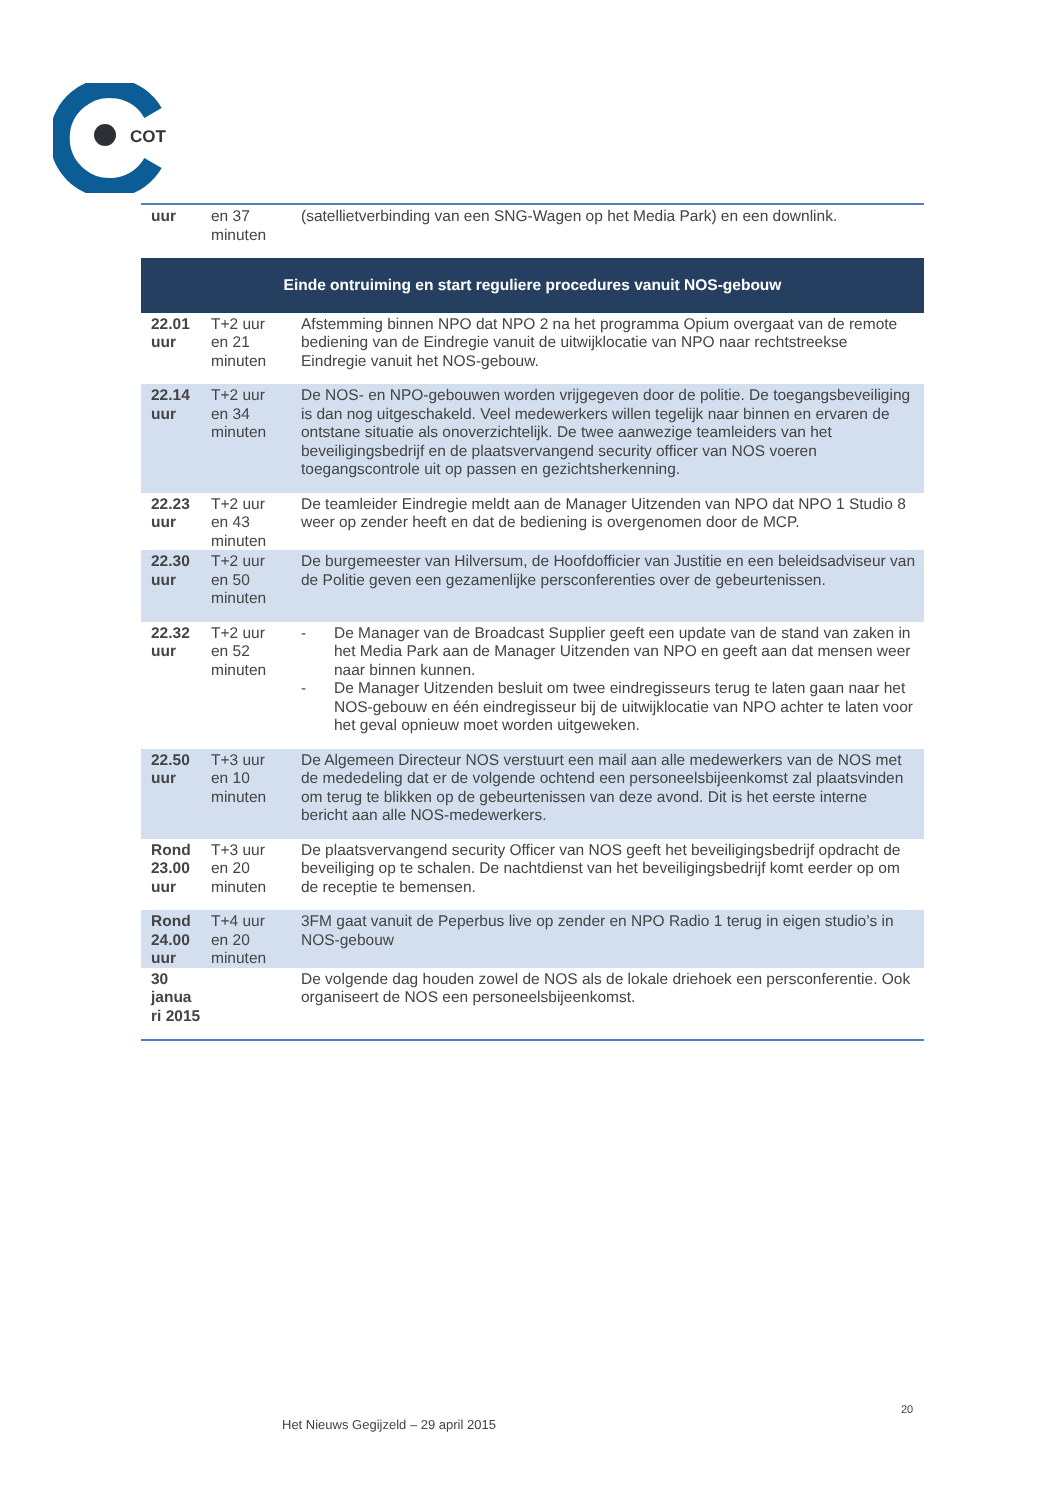COT
| uur | en 37 minuten | (satellietverbinding van een SNG-Wagen op het Media Park) en een downlink. |
| Einde ontruiming en start reguliere procedures vanuit NOS-gebouw | | |
| 22.01 uur | T+2 uur en 21 minuten | Afstemming binnen NPO dat NPO 2 na het programma Opium overgaat van de remote bediening van de Eindregie vanuit de uitwijklocatie van NPO naar rechtstreekse Eindregie vanuit het NOS-gebouw. |
| 22.14 uur | T+2 uur en 34 minuten | De NOS- en NPO-gebouwen worden vrijgegeven door de politie. De toegangsbeveiliging is dan nog uitgeschakeld. Veel medewerkers willen tegelijk naar binnen en ervaren de ontstane situatie als onoverzichtelijk. De twee aanwezige teamleiders van het beveiligingsbedrijf en de plaatsvervangend security officer van NOS voeren toegangscontrole uit op passen en gezichtsherkenning. |
| 22.23 uur | T+2 uur en 43 minuten | De teamleider Eindregie meldt aan de Manager Uitzenden van NPO dat NPO 1 Studio 8 weer op zender heeft en dat de bediening is overgenomen door de MCP. |
| 22.30 uur | T+2 uur en 50 minuten | De burgemeester van Hilversum, de Hoofdofficier van Justitie en een beleidsadviseur van de Politie geven een gezamenlijke persconferenties over de gebeurtenissen. |
| 22.32 uur | T+2 uur en 52 minuten | - De Manager van de Broadcast Supplier geeft een update van de stand van zaken in het Media Park aan de Manager Uitzenden van NPO en geeft aan dat mensen weer naar binnen kunnen. - De Manager Uitzenden besluit om twee eindregisseurs terug te laten gaan naar het NOS-gebouw en één eindregisseur bij de uitwijklocatie van NPO achter te laten voor het geval opnieuw moet worden uitgeweken. |
| 22.50 uur | T+3 uur en 10 minuten | De Algemeen Directeur NOS verstuurt een mail aan alle medewerkers van de NOS met de mededeling dat er de volgende ochtend een personeelsbijeenkomst zal plaatsvinden om terug te blikken op de gebeurtenissen van deze avond. Dit is het eerste interne bericht aan alle NOS-medewerkers. |
| Rond 23.00 uur | T+3 uur en 20 minuten | De plaatsvervangend security Officer van NOS geeft het beveiligingsbedrijf opdracht de beveiliging op te schalen. De nachtdienst van het beveiligingsbedrijf komt eerder op om de receptie te bemensen. |
| Rond 24.00 uur | T+4 uur en 20 minuten | 3FM gaat vanuit de Peperbus live op zender en NPO Radio 1 terug in eigen studio’s in NOS-gebouw |
| 30 janua ri 2015 | | De volgende dag houden zowel de NOS als de lokale driehoek een persconferentie. Ook organiseert de NOS een personeelsbijeenkomst. |
20
Het Nieuws Gegijzeld – 29 april 2015